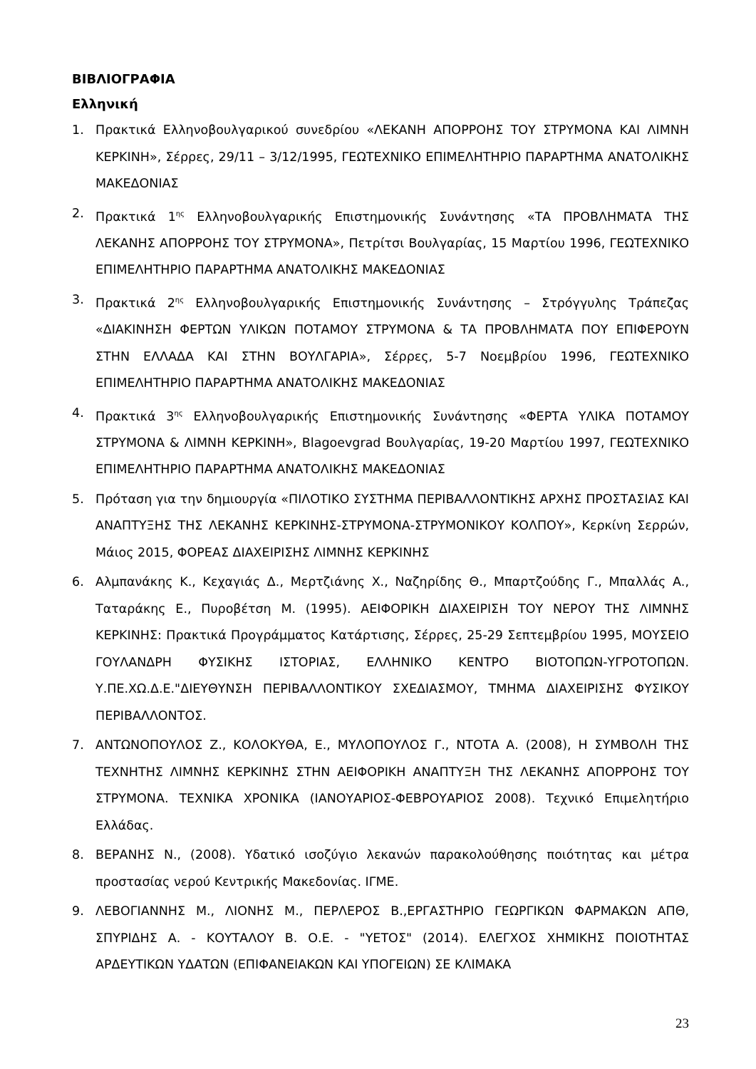ΒΙΒΛΙΟΓΡΑΦΙΑ
Ελληνική
1. Πρακτικά Ελληνοβουλγαρικού συνεδρίου «ΛΕΚΑΝΗ ΑΠΟΡΡΟΗΣ ΤΟΥ ΣΤΡΥΜΟΝΑ ΚΑΙ ΛΙΜΝΗ ΚΕΡΚΙΝΗ», Σέρρες, 29/11 – 3/12/1995, ΓΕΩΤΕΧΝΙΚΟ ΕΠΙΜΕΛΗΤΗΡΙΟ ΠΑΡΑΡΤΗΜΑ ΑΝΑΤΟΛΙΚΗΣ ΜΑΚΕΔΟΝΙΑΣ
2. Πρακτικά 1<sup>ης</sup> Ελληνοβουλγαρικής Επιστημονικής Συνάντησης «ΤΑ ΠΡΟΒΛΗΜΑΤΑ ΤΗΣ ΛΕΚΑΝΗΣ ΑΠΟΡΡΟΗΣ ΤΟΥ ΣΤΡΥΜΟΝΑ», Πετρίτσι Βουλγαρίας, 15 Μαρτίου 1996, ΓΕΩΤΕΧΝΙΚΟ ΕΠΙΜΕΛΗΤΗΡΙΟ ΠΑΡΑΡΤΗΜΑ ΑΝΑΤΟΛΙΚΗΣ ΜΑΚΕΔΟΝΙΑΣ
3. Πρακτικά 2<sup>ης</sup> Ελληνοβουλγαρικής Επιστημονικής Συνάντησης – Στρόγγυλης Τράπεζας «ΔΙΑΚΙΝΗΣΗ ΦΕΡΤΩΝ ΥΛΙΚΩΝ ΠΟΤΑΜΟΥ ΣΤΡΥΜΟΝΑ & ΤΑ ΠΡΟΒΛΗΜΑΤΑ ΠΟΥ ΕΠΙΦΕΡΟΥΝ ΣΤΗΝ ΕΛΛΑΔΑ ΚΑΙ ΣΤΗΝ ΒΟΥΛΓΑΡΙΑ», Σέρρες, 5-7 Νοεμβρίου 1996, ΓΕΩΤΕΧΝΙΚΟ ΕΠΙΜΕΛΗΤΗΡΙΟ ΠΑΡΑΡΤΗΜΑ ΑΝΑΤΟΛΙΚΗΣ ΜΑΚΕΔΟΝΙΑΣ
4. Πρακτικά 3<sup>ης</sup> Ελληνοβουλγαρικής Επιστημονικής Συνάντησης «ΦΕΡΤΑ ΥΛΙΚΑ ΠΟΤΑΜΟΥ ΣΤΡΥΜΟΝΑ & ΛΙΜΝΗ ΚΕΡΚΙΝΗ», Blagoevgrad Βουλγαρίας, 19-20 Μαρτίου 1997, ΓΕΩΤΕΧΝΙΚΟ ΕΠΙΜΕΛΗΤΗΡΙΟ ΠΑΡΑΡΤΗΜΑ ΑΝΑΤΟΛΙΚΗΣ ΜΑΚΕΔΟΝΙΑΣ
5. Πρόταση για την δημιουργία «ΠΙΛΟΤΙΚΟ ΣΥΣΤΗΜΑ ΠΕΡΙΒΑΛΛΟΝΤΙΚΗΣ ΑΡΧΗΣ ΠΡΟΣΤΑΣΙΑΣ ΚΑΙ ΑΝΑΠΤΥΞΗΣ ΤΗΣ ΛΕΚΑΝΗΣ ΚΕΡΚΙΝΗΣ-ΣΤΡΥΜΟΝΑ-ΣΤΡΥΜΟΝΙΚΟΥ ΚΟΛΠΟΥ», Κερκίνη Σερρών, Μάιος 2015, ΦΟΡΕΑΣ ΔΙΑΧΕΙΡΙΣΗΣ ΛΙΜΝΗΣ ΚΕΡΚΙΝΗΣ
6. Αλμπανάκης Κ., Κεχαγιάς Δ., Μερτζιάνης Χ., Ναζηρίδης Θ., Μπαρτζούδης Γ., Μπαλλάς Α., Ταταράκης Ε., Πυροβέτση Μ. (1995). ΑΕΙΦΟΡΙΚΗ ΔΙΑΧΕΙΡΙΣΗ ΤΟΥ ΝΕΡΟΥ ΤΗΣ ΛΙΜΝΗΣ ΚΕΡΚΙΝΗΣ: Πρακτικά Προγράμματος Κατάρτισης, Σέρρες, 25-29 Σεπτεμβρίου 1995, ΜΟΥΣΕΙΟ ΓΟΥΛΑΝΔΡΗ ΦΥΣΙΚΗΣ ΙΣΤΟΡΙΑΣ, ΕΛΛΗΝΙΚΟ ΚΕΝΤΡΟ ΒΙΟΤΟΠΩΝ-ΥΓΡΟΤΟΠΩΝ. Υ.ΠΕ.ΧΩ.Δ.Ε."ΔΙΕΥΘΥΝΣΗ ΠΕΡΙΒΑΛΛΟΝΤΙΚΟΥ ΣΧΕΔΙΑΣΜΟΥ, ΤΜΗΜΑ ΔΙΑΧΕΙΡΙΣΗΣ ΦΥΣΙΚΟΥ ΠΕΡΙΒΑΛΛΟΝΤΟΣ.
7. ΑΝΤΩΝΟΠΟΥΛΟΣ Ζ., ΚΟΛΟΚΥΘΑ, Ε., ΜΥΛΟΠΟΥΛΟΣ Γ., ΝΤΟΤΑ Α. (2008), Η ΣΥΜΒΟΛΗ ΤΗΣ ΤΕΧΝΗΤΗΣ ΛΙΜΝΗΣ ΚΕΡΚΙΝΗΣ ΣΤΗΝ ΑΕΙΦΟΡΙΚΗ ΑΝΑΠΤΥΞΗ ΤΗΣ ΛΕΚΑΝΗΣ ΑΠΟΡΡΟΗΣ ΤΟΥ ΣΤΡΥΜΟΝΑ. ΤΕΧΝΙΚΑ ΧΡΟΝΙΚΑ (ΙΑΝΟΥΑΡΙΟΣ-ΦΕΒΡΟΥΑΡΙΟΣ 2008). Τεχνικό Επιμελητήριο Ελλάδας.
8. ΒΕΡΑΝΗΣ Ν., (2008). Υδατικό ισοζύγιο λεκανών παρακολούθησης ποιότητας και μέτρα προστασίας νερού Κεντρικής Μακεδονίας. ΙΓΜΕ.
9. ΛΕΒΟΓΙΑΝΝΗΣ Μ., ΛΙΟΝΗΣ Μ., ΠΕΡΛΕΡΟΣ Β.,ΕΡΓΑΣΤΗΡΙΟ ΓΕΩΡΓΙΚΩΝ ΦΑΡΜΑΚΩΝ ΑΠΘ, ΣΠΥΡΙΔΗΣ Α. - ΚΟΥΤΑΛΟΥ Β. Ο.Ε. - "ΥΕΤΟΣ" (2014). ΕΛΕΓΧΟΣ ΧΗΜΙΚΗΣ ΠΟΙΟΤΗΤΑΣ ΑΡΔΕΥΤΙΚΩΝ ΥΔΑΤΩΝ (ΕΠΙΦΑΝΕΙΑΚΩΝ ΚΑΙ ΥΠΟΓΕΙΩΝ) ΣΕ ΚΛΙΜΑΚΑ
23